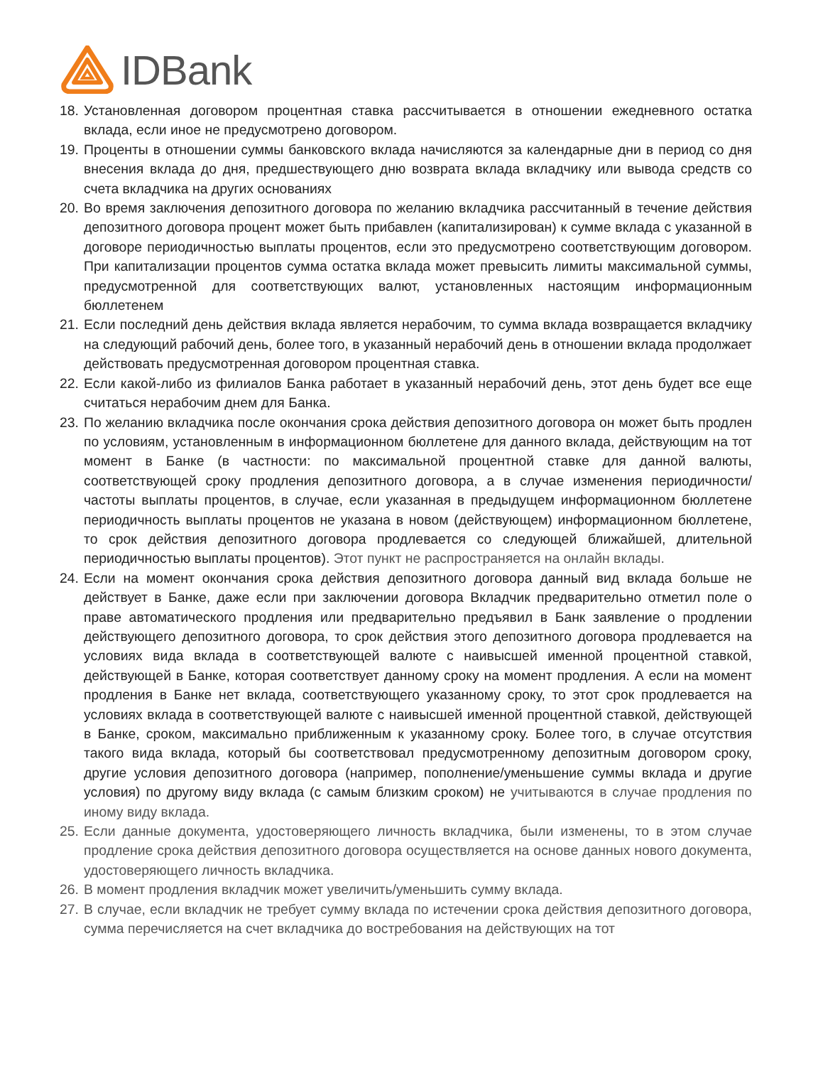IDBank
18. Установленная договором процентная ставка рассчитывается в отношении ежедневного остатка вклада, если иное не предусмотрено договором.
19. Проценты в отношении суммы банковского вклада начисляются за календарные дни в период со дня внесения вклада до дня, предшествующего дню возврата вклада вкладчику или вывода средств со счета вкладчика на других основаниях
20. Во время заключения депозитного договора по желанию вкладчика рассчитанный в течение действия депозитного договора процент может быть прибавлен (капитализирован) к сумме вклада с указанной в договоре периодичностью выплаты процентов, если это предусмотрено соответствующим договором. При капитализации процентов сумма остатка вклада может превысить лимиты максимальной суммы, предусмотренной для соответствующих валют, установленных настоящим информационным бюллетенем
21. Если последний день действия вклада является нерабочим, то сумма вклада возвращается вкладчику на следующий рабочий день, более того, в указанный нерабочий день в отношении вклада продолжает действовать предусмотренная договором процентная ставка.
22. Если какой-либо из филиалов Банка работает в указанный нерабочий день, этот день будет все еще считаться нерабочим днем для Банка.
23. По желанию вкладчика после окончания срока действия депозитного договора он может быть продлен по условиям, установленным в информационном бюллетене для данного вклада, действующим на тот момент в Банке (в частности: по максимальной процентной ставке для данной валюты, соответствующей сроку продления депозитного договора, а в случае изменения периодичности/частоты выплаты процентов, в случае, если указанная в предыдущем информационном бюллетене периодичность выплаты процентов не указана в новом (действующем) информационном бюллетене, то срок действия депозитного договора продлевается со следующей ближайшей, длительной периодичностью выплаты процентов). Этот пункт не распространяется на онлайн вклады.
24. Если на момент окончания срока действия депозитного договора данный вид вклада больше не действует в Банке, даже если при заключении договора Вкладчик предварительно отметил поле о праве автоматического продления или предварительно предъявил в Банк заявление о продлении действующего депозитного договора, то срок действия этого депозитного договора продлевается на условиях вида вклада в соответствующей валюте с наивысшей именной процентной ставкой, действующей в Банке, которая соответствует данному сроку на момент продления. А если на момент продления в Банке нет вклада, соответствующего указанному сроку, то этот срок продлевается на условиях вклада в соответствующей валюте с наивысшей именной процентной ставкой, действующей в Банке, сроком, максимально приближенным к указанному сроку. Более того, в случае отсутствия такого вида вклада, который бы соответствовал предусмотренному депозитным договором сроку, другие условия депозитного договора (например, пополнение/уменьшение суммы вклада и другие условия) по другому виду вклада (с самым близким сроком) не учитываются в случае продления по иному виду вклада.
25. Если данные документа, удостоверяющего личность вкладчика, были изменены, то в этом случае продление срока действия депозитного договора осуществляется на основе данных нового документа, удостоверяющего личность вкладчика.
26. В момент продления вкладчик может увеличить/уменьшить сумму вклада.
27. В случае, если вкладчик не требует сумму вклада по истечении срока действия депозитного договора, сумма перечисляется на счет вкладчика до востребования на действующих на тот